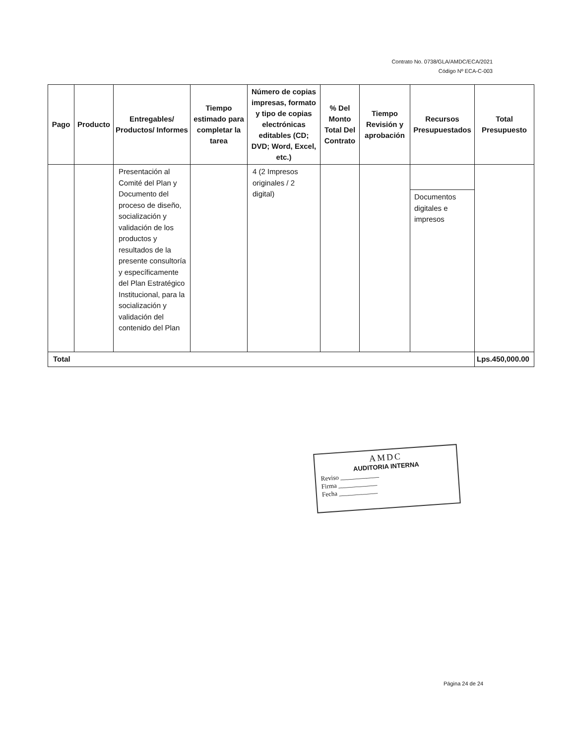Contrato No. 0738/GLA/AMDC/ECA/2021
Código Nº ECA-C-003
| Pago | Producto | Entregables/ Productos/ Informes | Tiempo estimado para completar la tarea | Número de copias impresas, formato y tipo de copias electrónicas editables (CD; DVD; Word, Excel, etc.) | % Del Monto Total Del Contrato | Tiempo Revisión y aprobación | Recursos Presupuestados | Total Presupuesto |
| --- | --- | --- | --- | --- | --- | --- | --- | --- |
| | | Presentación al Comité del Plan y Documento del proceso de diseño, socialización y validación de los productos y resultados de la presente consultoría y específicamente del Plan Estratégico Institucional, para la socialización y validación del contenido del Plan | | 4 (2 Impresos originales / 2 digital) | | | Documentos digitales e impresos | |
| Total | | | | | | | | Lps.450,000.00 |
AMDC
AUDITORIA INTERNA
Reviso ____________
Firma ____________
Fecha ____________
Página 24 de 24